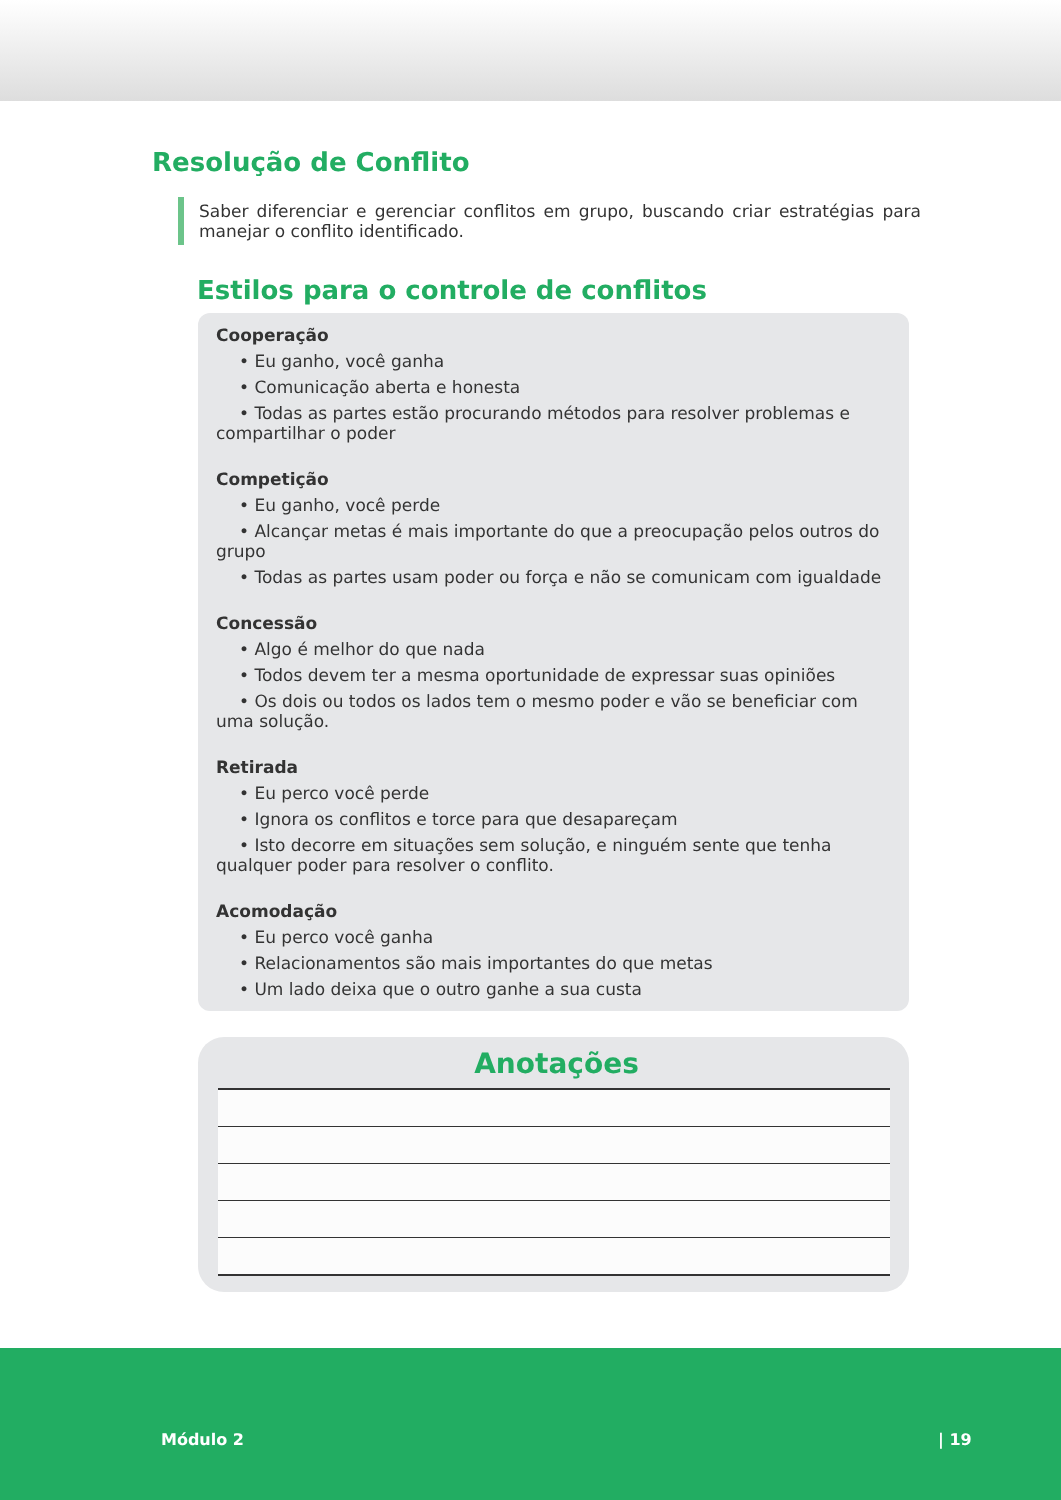Resolução de Conflito
Saber diferenciar e gerenciar conflitos em grupo, buscando criar estratégias para manejar o conflito identificado.
Estilos para o controle de conflitos
Cooperação
• Eu ganho, você ganha
• Comunicação aberta e honesta
• Todas as partes estão procurando métodos para resolver problemas e compartilhar o poder
Competição
• Eu ganho, você perde
• Alcançar metas é mais importante do que a preocupação pelos outros do grupo
• Todas as partes usam poder ou força e não se comunicam com igualdade
Concessão
• Algo é melhor do que nada
• Todos devem ter a mesma oportunidade de expressar suas opiniões
• Os dois ou todos os lados tem o mesmo poder e vão se beneficiar com uma solução.
Retirada
• Eu perco você perde
• Ignora os conflitos e torce para que desapareçam
• Isto decorre em situações sem solução, e ninguém sente que tenha qualquer poder para resolver o conflito.
Acomodação
• Eu perco você ganha
• Relacionamentos são mais importantes do que metas
• Um lado deixa que o outro ganhe a sua custa
Anotações
Módulo 2 | 19